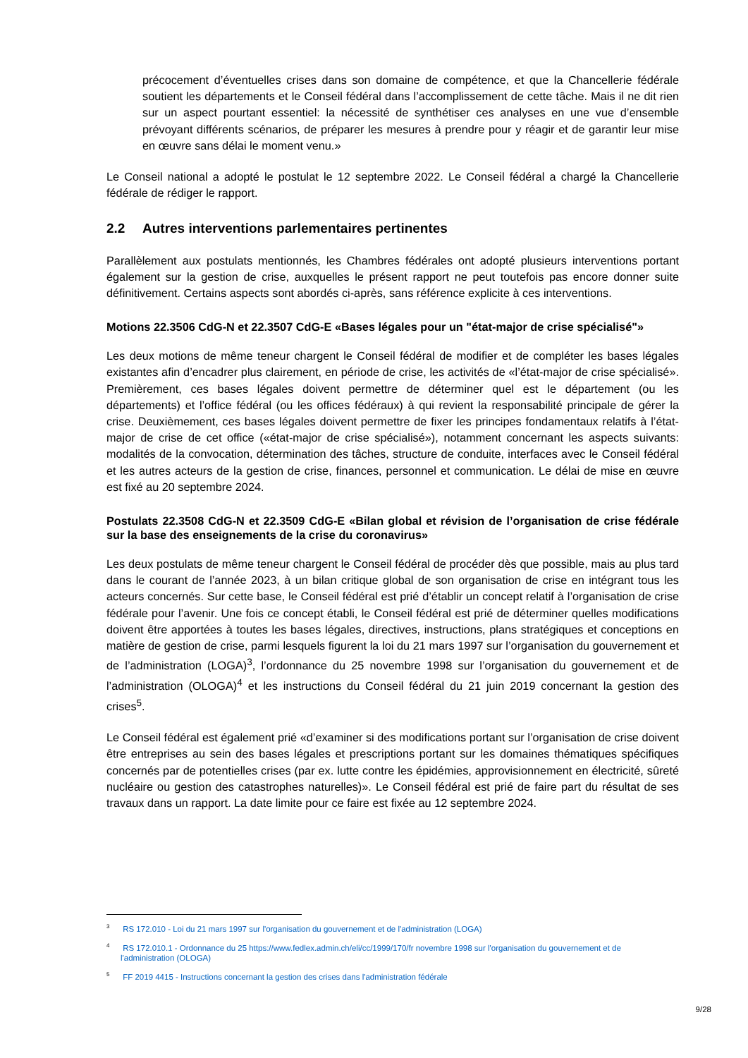précocement d’éventuelles crises dans son domaine de compétence, et que la Chancellerie fédérale soutient les départements et le Conseil fédéral dans l’accomplissement de cette tâche. Mais il ne dit rien sur un aspect pourtant essentiel: la nécessité de synthétiser ces analyses en une vue d’ensemble prévoyant différents scénarios, de préparer les mesures à prendre pour y réagir et de garantir leur mise en œuvre sans délai le moment venu.»
Le Conseil national a adopté le postulat le 12 septembre 2022. Le Conseil fédéral a chargé la Chancellerie fédérale de rédiger le rapport.
2.2 Autres interventions parlementaires pertinentes
Parallèlement aux postulats mentionnés, les Chambres fédérales ont adopté plusieurs interventions portant également sur la gestion de crise, auxquelles le présent rapport ne peut toutefois pas encore donner suite définitivement. Certains aspects sont abordés ci-après, sans référence explicite à ces interventions.
Motions 22.3506 CdG-N et 22.3507 CdG-E «Bases légales pour un "état-major de crise spécialisé"»
Les deux motions de même teneur chargent le Conseil fédéral de modifier et de compléter les bases légales existantes afin d’encadrer plus clairement, en période de crise, les activités de «l’état-major de crise spécialisé». Premièrement, ces bases légales doivent permettre de déterminer quel est le département (ou les départements) et l’office fédéral (ou les offices fédéraux) à qui revient la responsabilité principale de gérer la crise. Deuxièmement, ces bases légales doivent permettre de fixer les principes fondamentaux relatifs à l’état-major de crise de cet office («état-major de crise spécialisé»), notamment concernant les aspects suivants: modalités de la convocation, détermination des tâches, structure de conduite, interfaces avec le Conseil fédéral et les autres acteurs de la gestion de crise, finances, personnel et communication. Le délai de mise en œuvre est fixé au 20 septembre 2024.
Postulats 22.3508 CdG-N et 22.3509 CdG-E «Bilan global et révision de l’organisation de crise fédérale sur la base des enseignements de la crise du coronavirus»
Les deux postulats de même teneur chargent le Conseil fédéral de procéder dès que possible, mais au plus tard dans le courant de l’année 2023, à un bilan critique global de son organisation de crise en intégrant tous les acteurs concernés. Sur cette base, le Conseil fédéral est prié d’établir un concept relatif à l’organisation de crise fédérale pour l’avenir. Une fois ce concept établi, le Conseil fédéral est prié de déterminer quelles modifications doivent être apportées à toutes les bases légales, directives, instructions, plans stratégiques et conceptions en matière de gestion de crise, parmi lesquels figurent la loi du 21 mars 1997 sur l’organisation du gouvernement et de l’administration (LOGA)<sup>3</sup>, l’ordonnance du 25 novembre 1998 sur l’organisation du gouvernement et de l’administration (OLOGA)<sup>4</sup> et les instructions du Conseil fédéral du 21 juin 2019 concernant la gestion des crises<sup>5</sup>.
Le Conseil fédéral est également prié «d’examiner si des modifications portant sur l’organisation de crise doivent être entreprises au sein des bases légales et prescriptions portant sur les domaines thématiques spécifiques concernés par de potentielles crises (par ex. lutte contre les épidémies, approvisionnement en électricité, sûreté nucléaire ou gestion des catastrophes naturelles)». Le Conseil fédéral est prié de faire part du résultat de ses travaux dans un rapport. La date limite pour ce faire est fixée au 12 septembre 2024.
<sup>3</sup> RS 172.010 - Loi du 21 mars 1997 sur l'organisation du gouvernement et de l'administration (LOGA)
<sup>4</sup> RS 172.010.1 - Ordonnance du 25 https://www.fedlex.admin.ch/eli/cc/1999/170/fr novembre 1998 sur l'organisation du gouvernement et de l'administration (OLOGA)
<sup>5</sup> FF 2019 4415 - Instructions concernant la gestion des crises dans l'administration fédérale
9/28